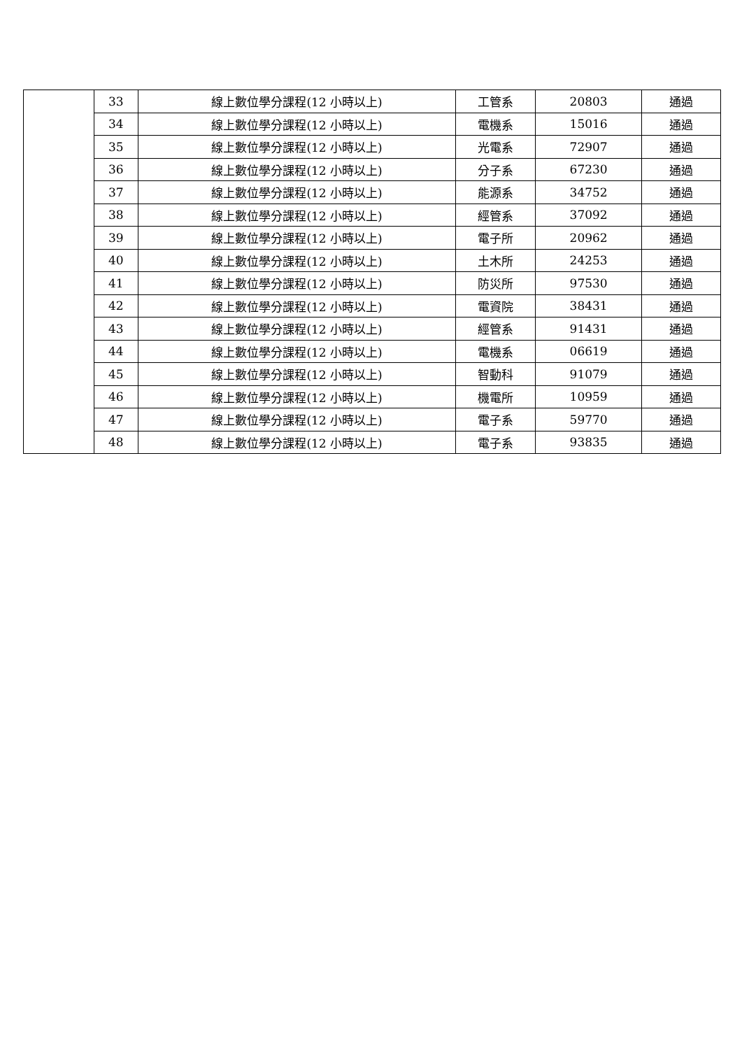| | 33 | 線上數位學分課程(12 小時以上) | 工管系 | 20803 | 通過 |
| | 34 | 線上數位學分課程(12 小時以上) | 電機系 | 15016 | 通過 |
| | 35 | 線上數位學分課程(12 小時以上) | 光電系 | 72907 | 通過 |
| | 36 | 線上數位學分課程(12 小時以上) | 分子系 | 67230 | 通過 |
| | 37 | 線上數位學分課程(12 小時以上) | 能源系 | 34752 | 通過 |
| | 38 | 線上數位學分課程(12 小時以上) | 經管系 | 37092 | 通過 |
| | 39 | 線上數位學分課程(12 小時以上) | 電子所 | 20962 | 通過 |
| | 40 | 線上數位學分課程(12 小時以上) | 土木所 | 24253 | 通過 |
| | 41 | 線上數位學分課程(12 小時以上) | 防災所 | 97530 | 通過 |
| | 42 | 線上數位學分課程(12 小時以上) | 電資院 | 38431 | 通過 |
| | 43 | 線上數位學分課程(12 小時以上) | 經管系 | 91431 | 通過 |
| | 44 | 線上數位學分課程(12 小時以上) | 電機系 | 06619 | 通過 |
| | 45 | 線上數位學分課程(12 小時以上) | 智動科 | 91079 | 通過 |
| | 46 | 線上數位學分課程(12 小時以上) | 機電所 | 10959 | 通過 |
| | 47 | 線上數位學分課程(12 小時以上) | 電子系 | 59770 | 通過 |
| | 48 | 線上數位學分課程(12 小時以上) | 電子系 | 93835 | 通過 |